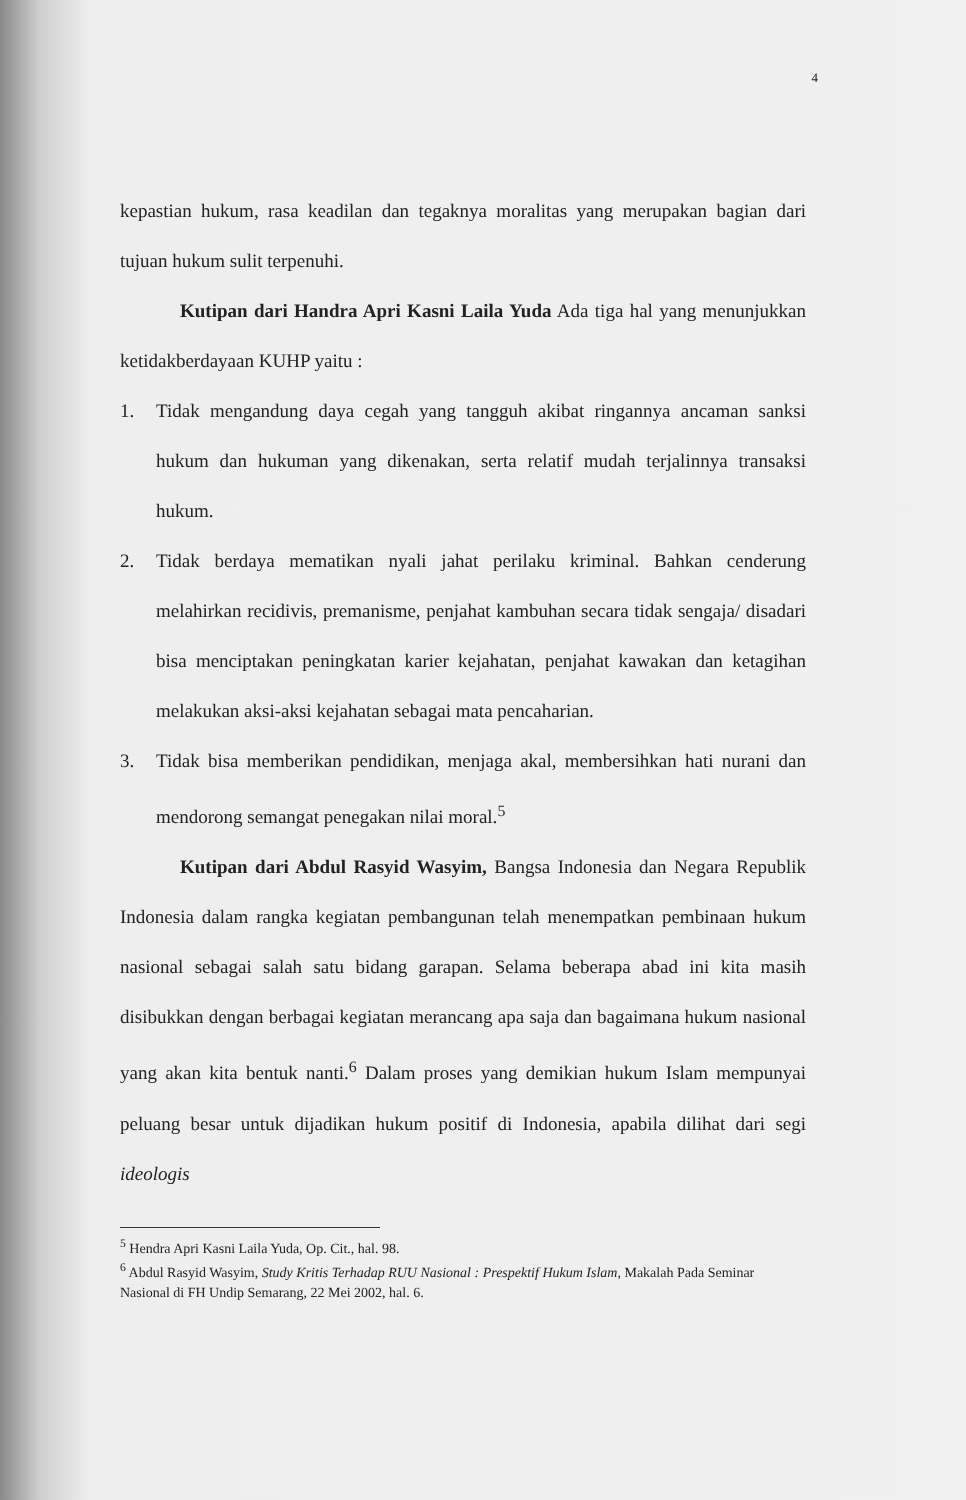4
kepastian hukum, rasa keadilan dan tegaknya moralitas yang merupakan bagian dari tujuan hukum sulit terpenuhi.
Kutipan dari Handra Apri Kasni Laila Yuda Ada tiga hal yang menunjukkan ketidakberdayaan KUHP yaitu :
1. Tidak mengandung daya cegah yang tangguh akibat ringannya ancaman sanksi hukum dan hukuman yang dikenakan, serta relatif mudah terjalinnya transaksi hukum.
2. Tidak berdaya mematikan nyali jahat perilaku kriminal. Bahkan cenderung melahirkan recidivis, premanisme, penjahat kambuhan secara tidak sengaja/ disadari bisa menciptakan peningkatan karier kejahatan, penjahat kawakan dan ketagihan melakukan aksi-aksi kejahatan sebagai mata pencaharian.
3. Tidak bisa memberikan pendidikan, menjaga akal, membersihkan hati nurani dan mendorong semangat penegakan nilai moral.<sup>5</sup>
Kutipan dari Abdul Rasyid Wasyim, Bangsa Indonesia dan Negara Republik Indonesia dalam rangka kegiatan pembangunan telah menempatkan pembinaan hukum nasional sebagai salah satu bidang garapan. Selama beberapa abad ini kita masih disibukkan dengan berbagai kegiatan merancang apa saja dan bagaimana hukum nasional yang akan kita bentuk nanti.<sup>6</sup> Dalam proses yang demikian hukum Islam mempunyai peluang besar untuk dijadikan hukum positif di Indonesia, apabila dilihat dari segi ideologis
<sup>5</sup> Hendra Apri Kasni Laila Yuda, Op. Cit., hal. 98.
<sup>6</sup> Abdul Rasyid Wasyim, Study Kritis Terhadap RUU Nasional : Prespektif Hukum Islam, Makalah Pada Seminar Nasional di FH Undip Semarang, 22 Mei 2002, hal. 6.